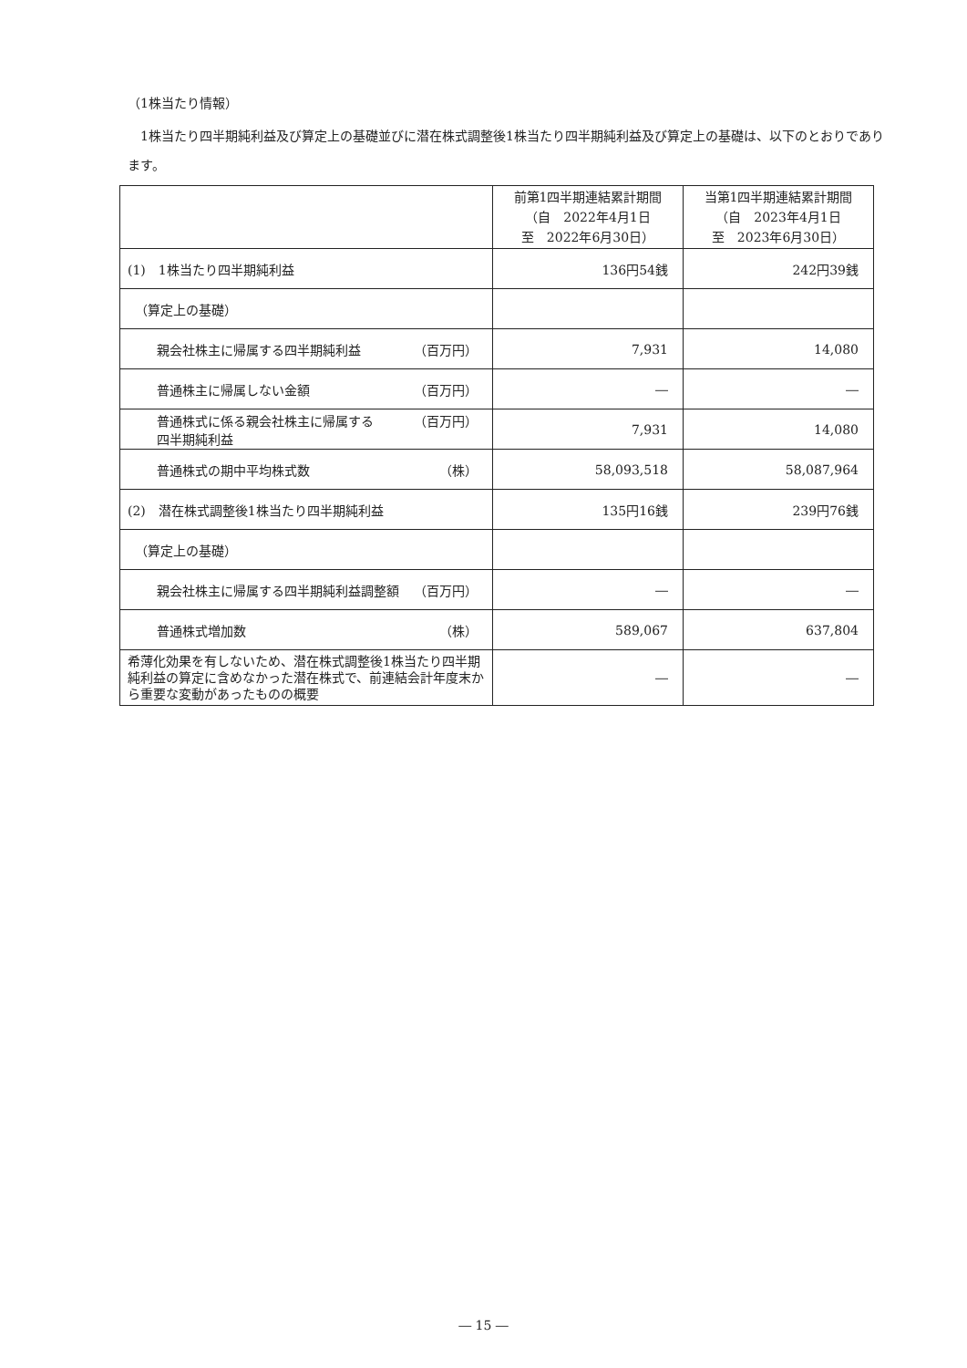（1株当たり情報）
　1株当たり四半期純利益及び算定上の基礎並びに潜在株式調整後1株当たり四半期純利益及び算定上の基礎は、以下のとおりであります。
| | 前第1四半期連結累計期間 （自 2022年4月1日 至 2022年6月30日） | 当第1四半期連結累計期間 （自 2023年4月1日 至 2023年6月30日） |
| --- | --- | --- |
| (1) 1株当たり四半期純利益 | 136円54銭 | 242円39銭 |
| （算定上の基礎） | | |
| 親会社株主に帰属する四半期純利益 （百万円） | 7,931 | 14,080 |
| 普通株主に帰属しない金額 （百万円） | ― | ― |
| 普通株式に係る親会社株主に帰属する 四半期純利益 （百万円） | 7,931 | 14,080 |
| 普通株式の期中平均株式数 （株） | 58,093,518 | 58,087,964 |
| (2) 潜在株式調整後1株当たり四半期純利益 | 135円16銭 | 239円76銭 |
| （算定上の基礎） | | |
| 親会社株主に帰属する四半期純利益調整額 （百万円） | ― | ― |
| 普通株式増加数 （株） | 589,067 | 637,804 |
| 希薄化効果を有しないため、潜在株式調整後1株当たり四半期純利益の算定に含めなかった潜在株式で、前連結会計年度末から重要な変動があったものの概要 | ― | ― |
― 15 ―